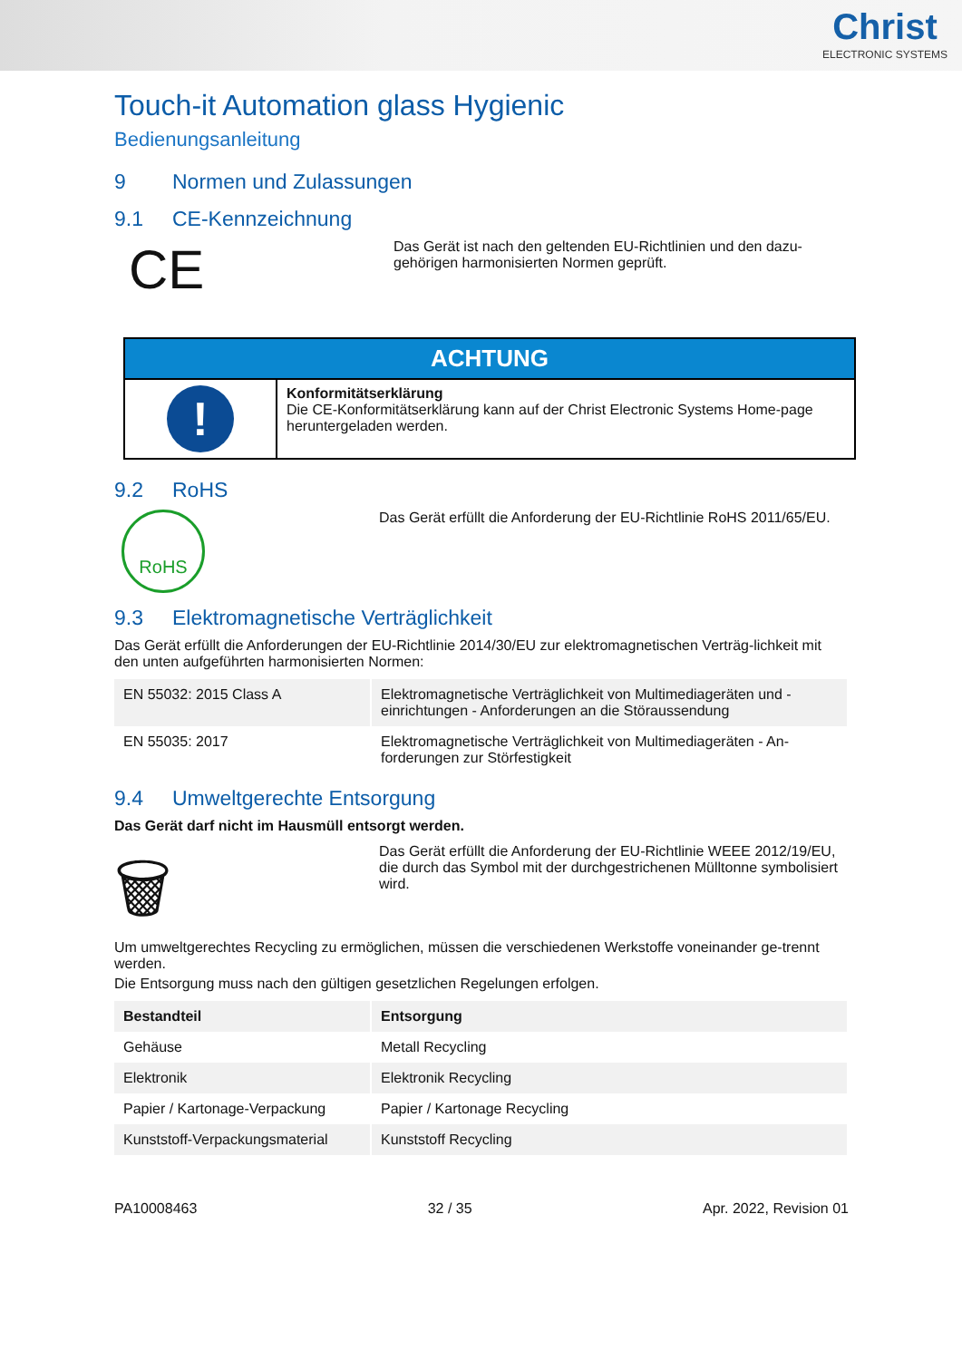Christ
ELECTRONIC SYSTEMS
Touch-it Automation glass Hygienic
Bedienungsanleitung
9 Normen und Zulassungen
9.1 CE-Kennzeichnung
CE
Das Gerät ist nach den geltenden EU-Richtlinien und den dazu-gehörigen harmonisierten Normen geprüft.
| ACHTUNG | |
| --- | --- |
| ! | Konformitätserklärung Die CE-Konformitätserklärung kann auf der Christ Electronic Systems Home-page heruntergeladen werden. |
9.2 RoHS
RoHS
Das Gerät erfüllt die Anforderung der EU-Richtlinie RoHS 2011/65/EU.
9.3 Elektromagnetische Verträglichkeit
Das Gerät erfüllt die Anforderungen der EU-Richtlinie 2014/30/EU zur elektromagnetischen Verträg-lichkeit mit den unten aufgeführten harmonisierten Normen:
| EN 55032: 2015 Class A | Elektromagnetische Verträglichkeit von Multimediageräten und -einrichtungen - Anforderungen an die Störaussendung |
| EN 55035: 2017 | Elektromagnetische Verträglichkeit von Multimediageräten - An-forderungen zur Störfestigkeit |
9.4 Umweltgerechte Entsorgung
Das Gerät darf nicht im Hausmüll entsorgt werden.
🗑
Das Gerät erfüllt die Anforderung der EU-Richtlinie WEEE 2012/19/EU, die durch das Symbol mit der durchgestrichenen Mülltonne symbolisiert wird.
Um umweltgerechtes Recycling zu ermöglichen, müssen die verschiedenen Werkstoffe voneinander ge-trennt werden.
Die Entsorgung muss nach den gültigen gesetzlichen Regelungen erfolgen.
| Bestandteil | Entsorgung |
| --- | --- |
| Gehäuse | Metall Recycling |
| Elektronik | Elektronik Recycling |
| Papier / Kartonage-Verpackung | Papier / Kartonage Recycling |
| Kunststoff-Verpackungsmaterial | Kunststoff Recycling |
PA10008463 32 / 35 Apr. 2022, Revision 01